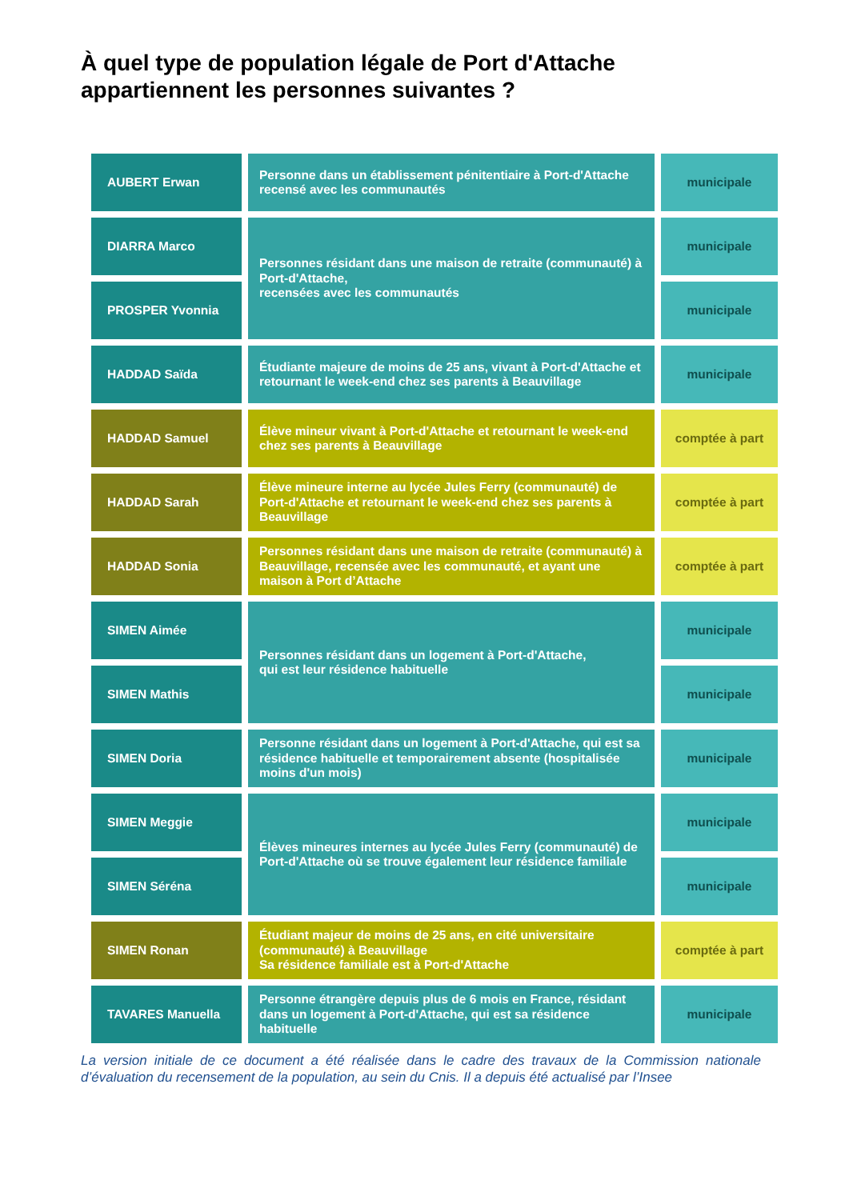À quel type de population légale de Port d'Attache
appartiennent les personnes suivantes ?
| AUBERT Erwan | Personne dans un établissement pénitentiaire à Port-d'Attache recensé avec les communautés | municipale |
| DIARRA Marco | Personnes résidant dans une maison de retraite (communauté) à Port-d'Attache, recensées avec les communautés | municipale |
| PROSPER Yvonnia | | municipale |
| HADDAD Saïda | Étudiante majeure de moins de 25 ans, vivant à Port-d'Attache et retournant le week-end chez ses parents à Beauvillage | municipale |
| HADDAD Samuel | Élève mineur vivant à Port-d'Attache et retournant le week-end chez ses parents à Beauvillage | comptée à part |
| HADDAD Sarah | Élève mineure interne au lycée Jules Ferry (communauté) de Port-d'Attache et retournant le week-end chez ses parents à Beauvillage | comptée à part |
| HADDAD Sonia | Personnes résidant dans une maison de retraite (communauté) à Beauvillage, recensée avec les communauté, et ayant une maison à Port d’Attache | comptée à part |
| SIMEN Aimée | Personnes résidant dans un logement à Port-d'Attache, qui est leur résidence habituelle | municipale |
| SIMEN Mathis | | municipale |
| SIMEN Doria | Personne résidant dans un logement à Port-d'Attache, qui est sa résidence habituelle et temporairement absente (hospitalisée moins d'un mois) | municipale |
| SIMEN Meggie | Élèves mineures internes au lycée Jules Ferry (communauté) de Port-d'Attache où se trouve également leur résidence familiale | municipale |
| SIMEN Séréna | | municipale |
| SIMEN Ronan | Étudiant majeur de moins de 25 ans, en cité universitaire (communauté) à Beauvillage Sa résidence familiale est à Port-d'Attache | comptée à part |
| TAVARES Manuella | Personne étrangère depuis plus de 6 mois en France, résidant dans un logement à Port-d'Attache, qui est sa résidence habituelle | municipale |
La version initiale de ce document a été réalisée dans le cadre des travaux de la Commission nationale d’évaluation du recensement de la population, au sein du Cnis. Il a depuis été actualisé par l’Insee